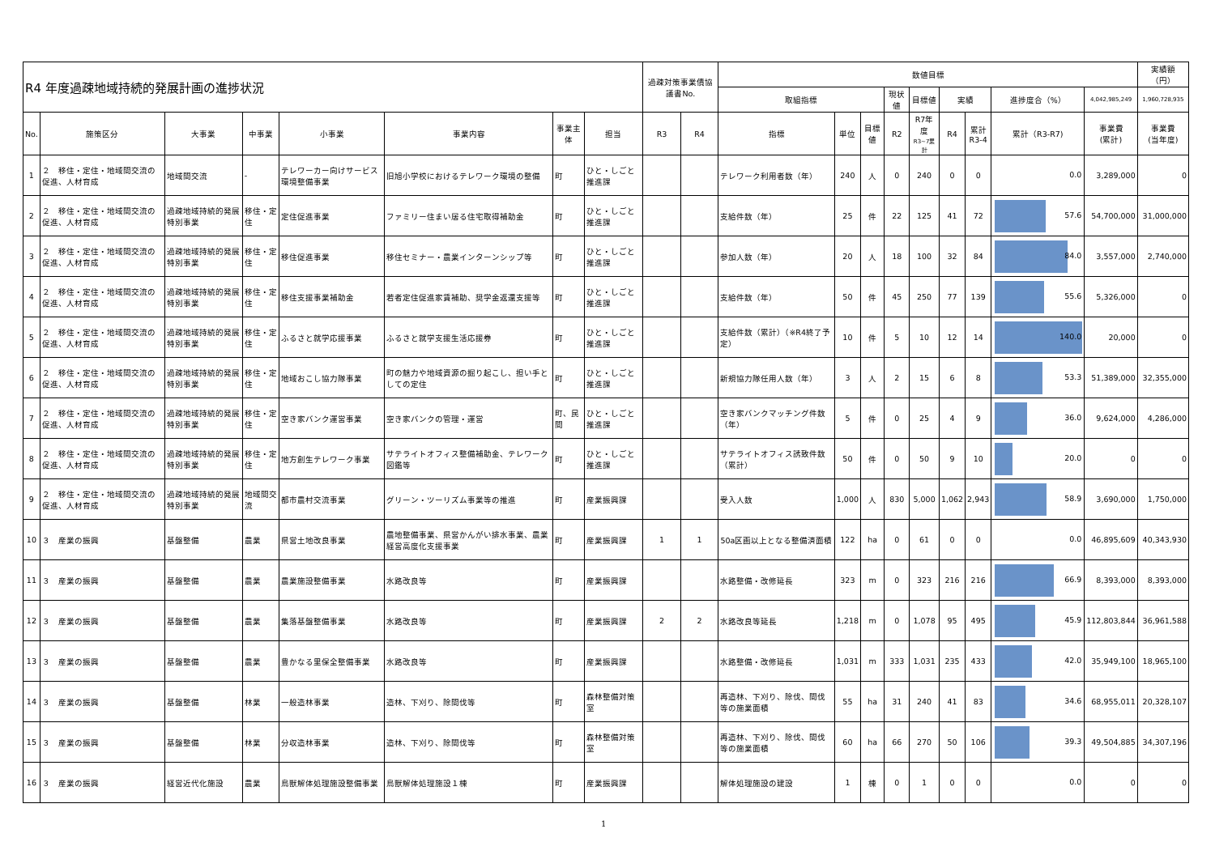| R4 年度過疎地域持続的発展計画の進捗状況 | | | | | | | | 過疎対策事業債協議書No. | | 数値目標 | | | | | | | | | 実績額（円） |
| --- | --- | --- | --- | --- | --- | --- | --- | --- | --- | --- | --- | --- | --- | --- | --- | --- | --- | --- | --- |
| | | | | | | | | | | 取組指標 | | | 現状値 | 目標値 | 実績 | | 進捗度合（%） | 4,042,985,249 | 1,960,728,935 |
| No. | 施策区分 | 大事業 | 中事業 | 小事業 | 事業内容 | 事業主体 | 担当 | R3 | R4 | 指標 | 単位 | 目標値 | R2 | R7年度 R3~7累計 | R4 | 累計 R3-4 | 累計（R3-R7) | 事業費 (累計) | 事業費 (当年度) |
| 1 | ２ 移住・定住・地域間交流の促進、人材育成 | 地域間交流 | - | テレワーカー向けサービス環境整備事業 | 旧旭小学校におけるテレワーク環境の整備 | 町 | ひと・しごと推進課 | | | テレワーク利用者数（年） | 240 | 人 | 0 | 240 | 0 | 0 | 0.0 | 3,289,000 | 0 |
| 2 | ２ 移住・定住・地域間交流の促進、人材育成 | 過疎地域持続的発展特別事業 | 移住・定住 | 定住促進事業 | ファミリー住まい居る住宅取得補助金 | 町 | ひと・しごと推進課 | | | 支給件数（年） | 25 | 件 | 22 | 125 | 41 | 72 | 57.6 | 54,700,000 | 31,000,000 |
| 3 | ２ 移住・定住・地域間交流の促進、人材育成 | 過疎地域持続的発展特別事業 | 移住・定住 | 移住促進事業 | 移住セミナー・農業インターンシップ等 | 町 | ひと・しごと推進課 | | | 参加人数（年） | 20 | 人 | 18 | 100 | 32 | 84 | 84.0 | 3,557,000 | 2,740,000 |
| 4 | ２ 移住・定住・地域間交流の促進、人材育成 | 過疎地域持続的発展特別事業 | 移住・定住 | 移住支援事業補助金 | 若者定住促進家賃補助、奨学金返還支援等 | 町 | ひと・しごと推進課 | | | 支給件数（年） | 50 | 件 | 45 | 250 | 77 | 139 | 55.6 | 5,326,000 | 0 |
| 5 | ２ 移住・定住・地域間交流の促進、人材育成 | 過疎地域持続的発展特別事業 | 移住・定住 | ふるさと就学応援事業 | ふるさと就学支援生活応援券 | 町 | ひと・しごと推進課 | | | 支給件数（累計）（※R4終了予定） | 10 | 件 | 5 | 10 | 12 | 14 | 140.0 | 20,000 | 0 |
| 6 | ２ 移住・定住・地域間交流の促進、人材育成 | 過疎地域持続的発展特別事業 | 移住・定住 | 地域おこし協力隊事業 | 町の魅力や地域資源の掘り起こし、担い手としての定住 | 町 | ひと・しごと推進課 | | | 新規協力隊任用人数（年） | 3 | 人 | 2 | 15 | 6 | 8 | 53.3 | 51,389,000 | 32,355,000 |
| 7 | ２ 移住・定住・地域間交流の促進、人材育成 | 過疎地域持続的発展特別事業 | 移住・定住 | 空き家バンク運営事業 | 空き家バンクの管理・運営 | 町、民間 | ひと・しごと推進課 | | | 空き家バンクマッチング件数（年） | 5 | 件 | 0 | 25 | 4 | 9 | 36.0 | 9,624,000 | 4,286,000 |
| 8 | ２ 移住・定住・地域間交流の促進、人材育成 | 過疎地域持続的発展特別事業 | 移住・定住 | 地方創生テレワーク事業 | サテライトオフィス整備補助金、テレワーク図鑑等 | 町 | ひと・しごと推進課 | | | サテライトオフィス誘致件数（累計） | 50 | 件 | 0 | 50 | 9 | 10 | 20.0 | 0 | 0 |
| 9 | ２ 移住・定住・地域間交流の促進、人材育成 | 過疎地域持続的発展特別事業 | 地域間交流 | 都市農村交流事業 | グリーン・ツーリズム事業等の推進 | 町 | 産業振興課 | | | 受入人数 | 1,000 | 人 | 830 | 5,000 | 1,062 | 2,943 | 58.9 | 3,690,000 | 1,750,000 |
| 10 | ３ 産業の振興 | 基盤整備 | 農業 | 県営土地改良事業 | 農地整備事業、県営かんがい排水事業、農業経営高度化支援事業 | 町 | 産業振興課 | 1 | 1 | 50a区画以上となる整備済面積 | 122 | ha | 0 | 61 | 0 | 0 | 0.0 | 46,895,609 | 40,343,930 |
| 11 | ３ 産業の振興 | 基盤整備 | 農業 | 農業施設整備事業 | 水路改良等 | 町 | 産業振興課 | | | 水路整備・改修延長 | 323 | m | 0 | 323 | 216 | 216 | 66.9 | 8,393,000 | 8,393,000 |
| 12 | ３ 産業の振興 | 基盤整備 | 農業 | 集落基盤整備事業 | 水路改良等 | 町 | 産業振興課 | 2 | 2 | 水路改良等延長 | 1,218 | m | 0 | 1,078 | 95 | 495 | 45.9 | 112,803,844 | 36,961,588 |
| 13 | ３ 産業の振興 | 基盤整備 | 農業 | 豊かなる里保全整備事業 | 水路改良等 | 町 | 産業振興課 | | | 水路整備・改修延長 | 1,031 | m | 333 | 1,031 | 235 | 433 | 42.0 | 35,949,100 | 18,965,100 |
| 14 | ３ 産業の振興 | 基盤整備 | 林業 | 一般造林事業 | 造林、下刈り、除間伐等 | 町 | 森林整備対策室 | | | 再造林、下刈り、除伐、間伐等の施業面積 | 55 | ha | 31 | 240 | 41 | 83 | 34.6 | 68,955,011 | 20,328,107 |
| 15 | ３ 産業の振興 | 基盤整備 | 林業 | 分収造林事業 | 造林、下刈り、除間伐等 | 町 | 森林整備対策室 | | | 再造林、下刈り、除伐、間伐等の施業面積 | 60 | ha | 66 | 270 | 50 | 106 | 39.3 | 49,504,885 | 34,307,196 |
| 16 | ３ 産業の振興 | 経営近代化施設 | 農業 | 鳥獣解体処理施設整備事業 | 鳥獣解体処理施設１棟 | 町 | 産業振興課 | | | 解体処理施設の建設 | 1 | 棟 | 0 | 1 | 0 | 0 | 0.0 | 0 | 0 |
1